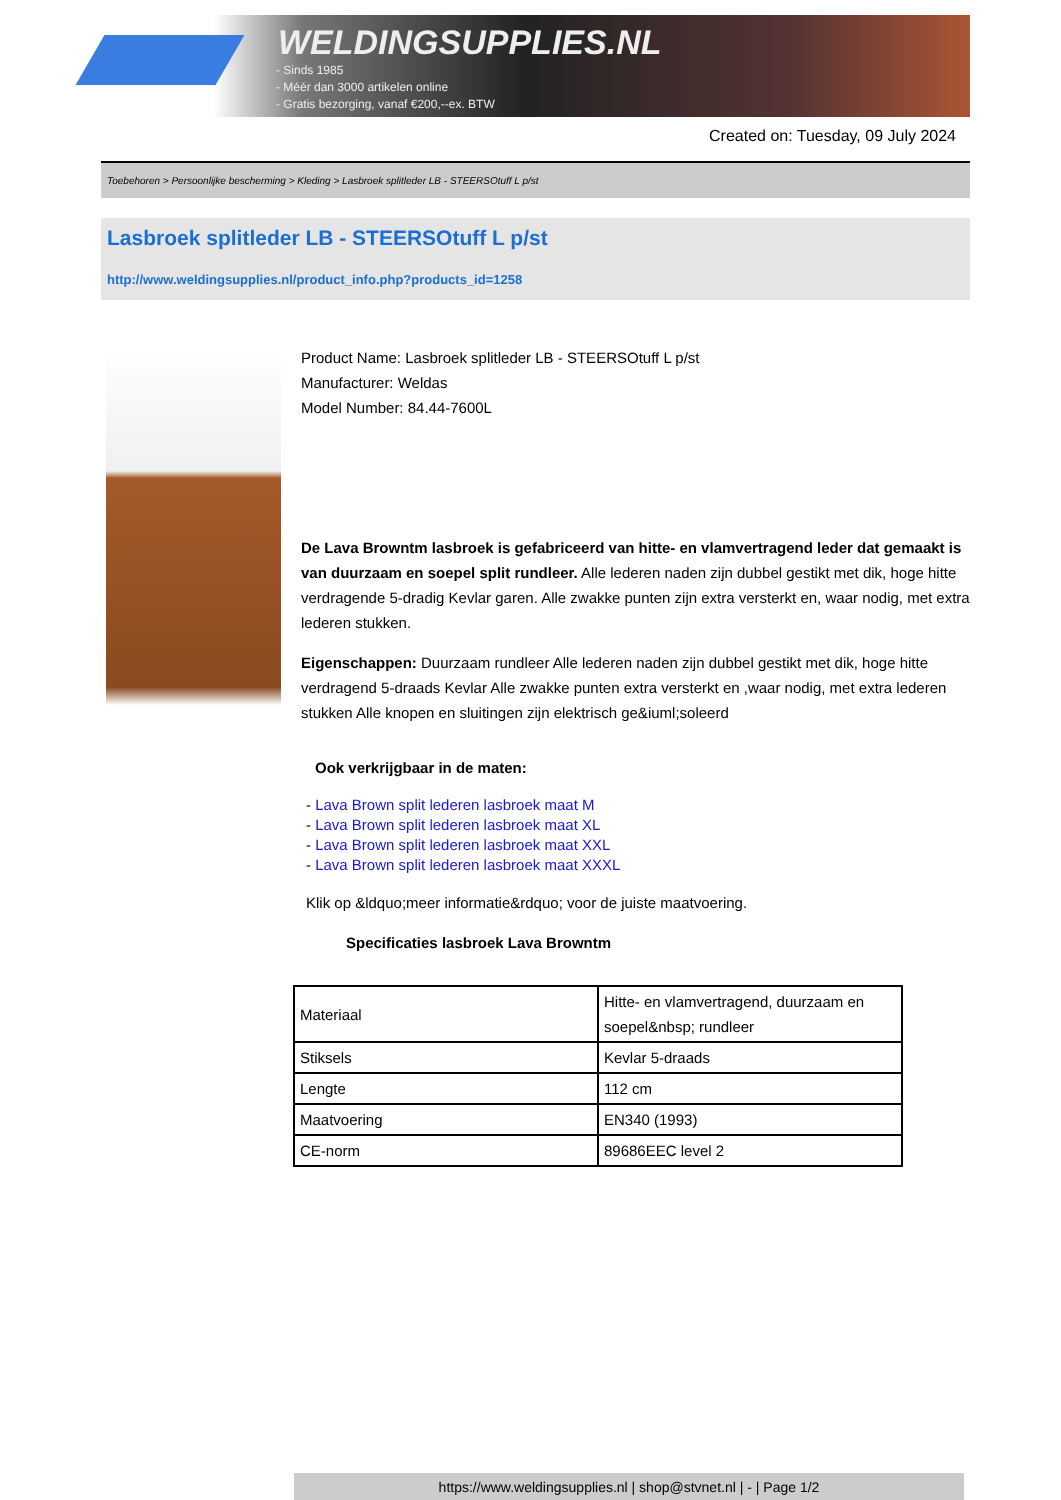WELDINGSUPPLIES.NL
- Sinds 1985
- Méér dan 3000 artikelen online
- Gratis bezorging, vanaf €200,--ex. BTW
Created on: Tuesday, 09 July 2024
Toebehoren > Persoonlijke bescherming > Kleding > Lasbroek splitleder LB - STEERSOtuff L p/st
Lasbroek splitleder LB - STEERSOtuff L p/st
http://www.weldingsupplies.nl/product_info.php?products_id=1258
Product Name: Lasbroek splitleder LB - STEERSOtuff L p/st
Manufacturer: Weldas
Model Number: 84.44-7600L
De Lava Browntm lasbroek is gefabriceerd van hitte- en vlamvertragend leder dat gemaakt is van duurzaam en soepel split rundleer. Alle lederen naden zijn dubbel gestikt met dik, hoge hitte verdragende 5-dradig Kevlar garen. Alle zwakke punten zijn extra versterkt en, waar nodig, met extra lederen stukken.
Eigenschappen: Duurzaam rundleer Alle lederen naden zijn dubbel gestikt met dik, hoge hitte verdragend 5-draads Kevlar Alle zwakke punten extra versterkt en ,waar nodig, met extra lederen stukken Alle knopen en sluitingen zijn elektrisch ge&iuml;soleerd
Ook verkrijgbaar in de maten:
- Lava Brown split lederen lasbroek maat M
- Lava Brown split lederen lasbroek maat XL
- Lava Brown split lederen lasbroek maat XXL
- Lava Brown split lederen lasbroek maat XXXL
Klik op &ldquo;meer informatie&rdquo; voor de juiste maatvoering.
Specificaties lasbroek Lava Browntm
| Materiaal | Hitte- en vlamvertragend, duurzaam en soepel&nbsp; rundleer |
| Stiksels | Kevlar 5-draads |
| Lengte | 112 cm |
| Maatvoering | EN340 (1993) |
| CE-norm | 89686EEC level 2 |
https://www.weldingsupplies.nl | shop@stvnet.nl | - | Page 1/2